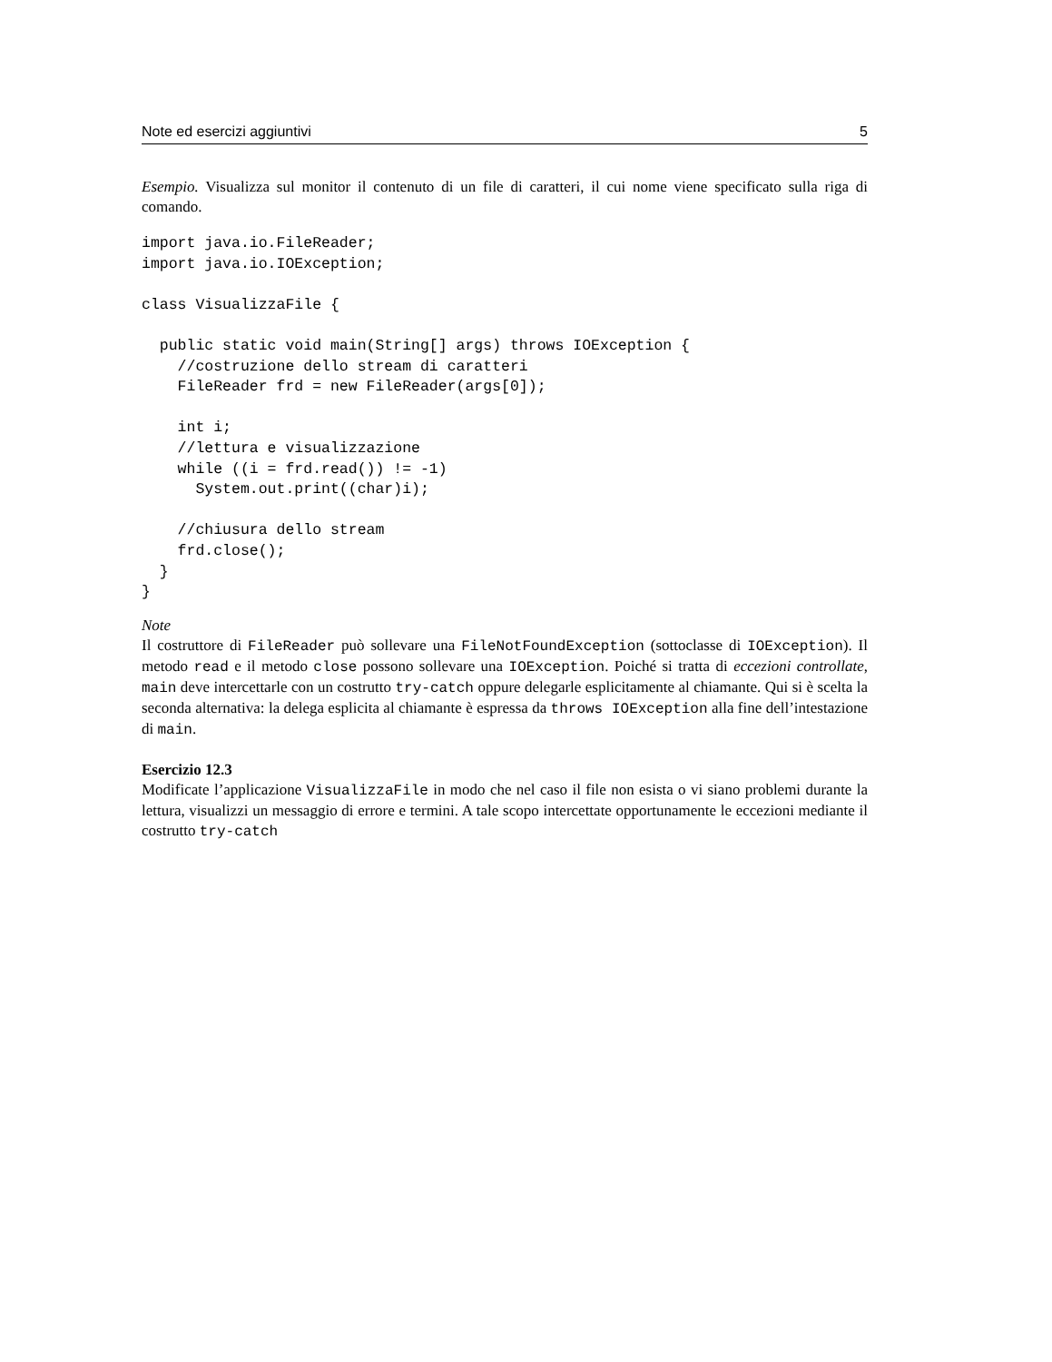Note ed esercizi aggiuntivi 5
Esempio. Visualizza sul monitor il contenuto di un file di caratteri, il cui nome viene specificato sulla riga di comando.
import java.io.FileReader;
import java.io.IOException;

class VisualizzaFile {

  public static void main(String[] args) throws IOException {
    //costruzione dello stream di caratteri
    FileReader frd = new FileReader(args[0]);

    int i;
    //lettura e visualizzazione
    while ((i = frd.read()) != -1)
      System.out.print((char)i);

    //chiusura dello stream
    frd.close();
  }
}
Note
Il costruttore di FileReader può sollevare una FileNotFoundException (sottoclasse di IOException). Il metodo read e il metodo close possono sollevare una IOException. Poiché si tratta di eccezioni controllate, main deve intercettarle con un costrutto try-catch oppure delegarle esplicitamente al chiamante. Qui si è scelta la seconda alternativa: la delega esplicita al chiamante è espressa da throws IOException alla fine dell’intestazione di main.
Esercizio 12.3
Modificate l’applicazione VisualizzaFile in modo che nel caso il file non esista o vi siano problemi durante la lettura, visualizzi un messaggio di errore e termini. A tale scopo intercettate opportunamente le eccezioni mediante il costrutto try-catch